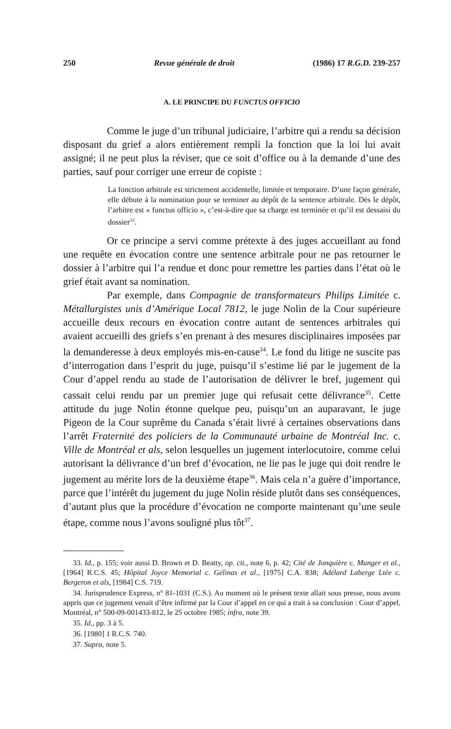250 Revue générale de droit (1986) 17 R.G.D. 239-257
A. LE PRINCIPE DU FUNCTUS OFFICIO
Comme le juge d’un tribunal judiciaire, l’arbitre qui a rendu sa décision disposant du grief a alors entièrement rempli la fonction que la loi lui avait assigné; il ne peut plus la réviser, que ce soit d’office ou à la demande d’une des parties, sauf pour corriger une erreur de copiste :
La fonction arbitrale est strictement accidentelle, limitée et temporaire. D’une façon générale, elle débute à la nomination pour se terminer au dépôt de la sentence arbitrale. Dès le dépôt, l’arbitre est « functus officio », c’est-à-dire que sa charge est terminée et qu’il est dessaisi du dossier<sup>33</sup>.
Or ce principe a servi comme prétexte à des juges accueillant au fond une requête en évocation contre une sentence arbitrale pour ne pas retourner le dossier à l’arbitre qui l’a rendue et donc pour remettre les parties dans l’état où le grief était avant sa nomination.
Par exemple, dans Compagnie de transformateurs Philips Limitée c. Métallurgistes unis d’Amérique Local 7812, le juge Nolin de la Cour supérieure accueille deux recours en évocation contre autant de sentences arbitrales qui avaient accueilli des griefs s’en prenant à des mesures disciplinaires imposées par la demanderesse à deux employés mis-en-cause<sup>34</sup>. Le fond du litige ne suscite pas d’interrogation dans l’esprit du juge, puisqu’il s’estime lié par le jugement de la Cour d’appel rendu au stade de l’autorisation de délivrer le bref, jugement qui cassait celui rendu par un premier juge qui refusait cette délivrance<sup>35</sup>. Cette attitude du juge Nolin étonne quelque peu, puisqu’un an auparavant, le juge Pigeon de la Cour suprême du Canada s’était livré à certaines observations dans l’arrêt Fraternité des policiers de la Communauté urbaine de Montréal Inc. c. Ville de Montréal et als, selon lesquelles un jugement interlocutoire, comme celui autorisant la délivrance d’un bref d’évocation, ne lie pas le juge qui doit rendre le jugement au mérite lors de la deuxième étape<sup>36</sup>. Mais cela n’a guère d’importance, parce que l’intérêt du jugement du juge Nolin réside plutôt dans ses conséquences, d’autant plus que la procédure d’évocation ne comporte maintenant qu’une seule étape, comme nous l’avons souligné plus tôt<sup>37</sup>.
33. Id., p. 155; voir aussi D. Brown et D. Beatty, op. cit., note 6, p. 42; Cité de Jonquière c. Munger et al., [1964] R.C.S. 45; Hôpital Joyce Memorial c. Gélinas et al., [1975] C.A. 838; Adélard Laberge Ltée c. Bergeron et als, [1984] C.S. 719.
34. Jurisprudence Express, n° 81-1031 (C.S.). Au moment où le présent texte allait sous presse, nous avons appris que ce jugement venait d’être infirmé par la Cour d’appel en ce qui a trait à sa conclusion : Cour d’appel, Montréal, n° 500-09-001433-812, le 25 octobre 1985; infra, note 39.
35. Id., pp. 3 à 5.
36. [1980] 1 R.C.S. 740.
37. Supra, note 5.